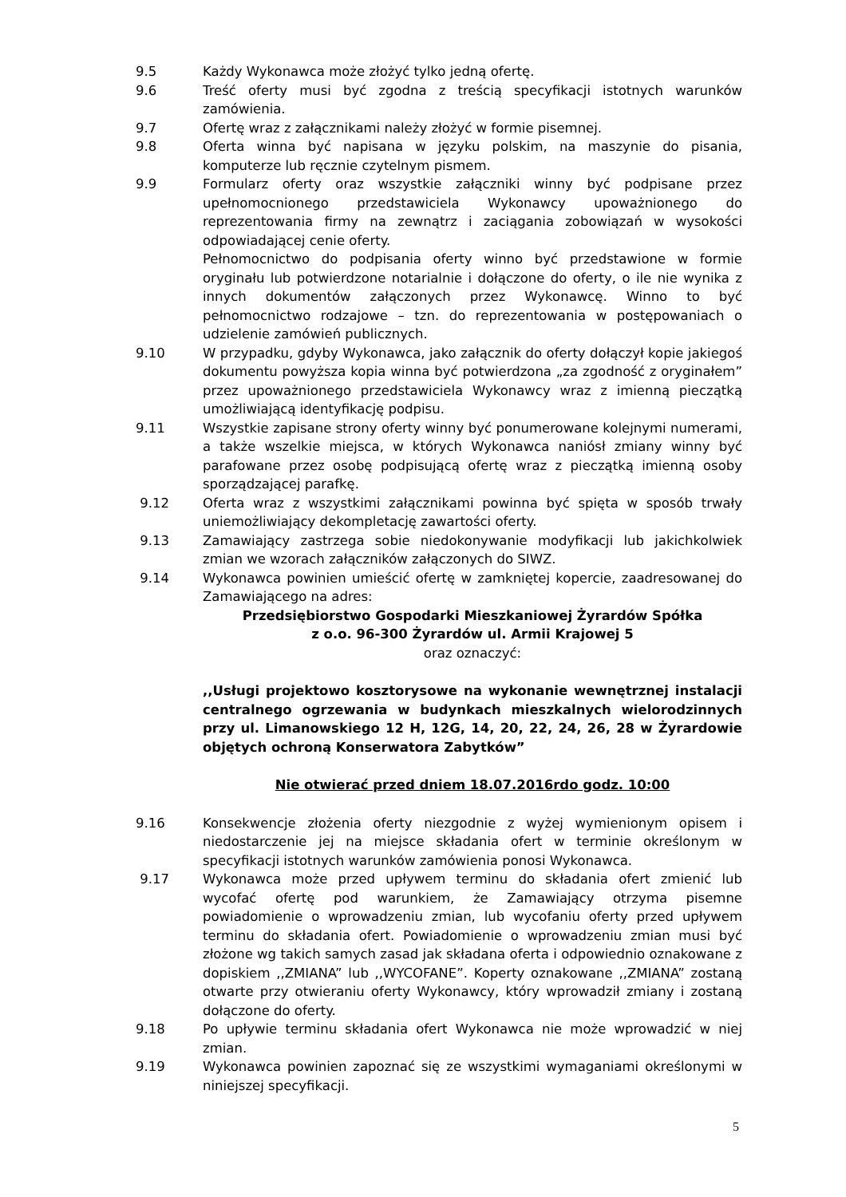9.5 Każdy Wykonawca może złożyć tylko jedną ofertę.
9.6 Treść oferty musi być zgodna z treścią specyfikacji istotnych warunków zamówienia.
9.7 Ofertę wraz z załącznikami należy złożyć w formie pisemnej.
9.8 Oferta winna być napisana w języku polskim, na maszynie do pisania, komputerze lub ręcznie czytelnym pismem.
9.9 Formularz oferty oraz wszystkie załączniki winny być podpisane przez upełnomocnionego przedstawiciela Wykonawcy upoważnionego do reprezentowania firmy na zewnątrz i zaciągania zobowiązań w wysokości odpowiadającej cenie oferty.
Pełnomocnictwo do podpisania oferty winno być przedstawione w formie oryginału lub potwierdzone notarialnie i dołączone do oferty, o ile nie wynika z innych dokumentów załączonych przez Wykonawcę. Winno to być pełnomocnictwo rodzajowe – tzn. do reprezentowania w postępowaniach o udzielenie zamówień publicznych.
9.10 W przypadku, gdyby Wykonawca, jako załącznik do oferty dołączył kopie jakiegoś dokumentu powyższa kopia winna być potwierdzona „za zgodność z oryginałem” przez upoważnionego przedstawiciela Wykonawcy wraz z imienną pieczątką umożliwiającą identyfikację podpisu.
9.11 Wszystkie zapisane strony oferty winny być ponumerowane kolejnymi numerami, a także wszelkie miejsca, w których Wykonawca naniósł zmiany winny być parafowane przez osobę podpisującą ofertę wraz z pieczątką imienną osoby sporządzającej parafkę.
9.12 Oferta wraz z wszystkimi załącznikami powinna być spięta w sposób trwały uniemożliwiający dekompletację zawartości oferty.
9.13 Zamawiający zastrzega sobie niedokonywanie modyfikacji lub jakichkolwiek zmian we wzorach załączników załączonych do SIWZ.
9.14 Wykonawca powinien umieścić ofertę w zamkniętej kopercie, zaadresowanej do Zamawiającego na adres:
Przedsiębiorstwo Gospodarki Mieszkaniowej Żyrardów Spółka
z o.o. 96-300 Żyrardów ul. Armii Krajowej 5
oraz oznaczyć:
,,Usługi projektowo kosztorysowe na wykonanie wewnętrznej instalacji centralnego ogrzewania w budynkach mieszkalnych wielorodzinnych przy ul. Limanowskiego 12 H, 12G, 14, 20, 22, 24, 26, 28 w Żyrardowie objętych ochroną Konserwatora Zabytków”
Nie otwierać przed dniem 18.07.2016rdo godz. 10:00
9.16 Konsekwencje złożenia oferty niezgodnie z wyżej wymienionym opisem i niedostarczenie jej na miejsce składania ofert w terminie określonym w specyfikacji istotnych warunków zamówienia ponosi Wykonawca.
9.17 Wykonawca może przed upływem terminu do składania ofert zmienić lub wycofać ofertę pod warunkiem, że Zamawiający otrzyma pisemne powiadomienie o wprowadzeniu zmian, lub wycofaniu oferty przed upływem terminu do składania ofert. Powiadomienie o wprowadzeniu zmian musi być złożone wg takich samych zasad jak składana oferta i odpowiednio oznakowane z dopiskiem ,,ZMIANA” lub ,,WYCOFANE”. Koperty oznakowane ,,ZMIANA” zostaną otwarte przy otwieraniu oferty Wykonawcy, który wprowadził zmiany i zostaną dołączone do oferty.
9.18 Po upływie terminu składania ofert Wykonawca nie może wprowadzić w niej zmian.
9.19 Wykonawca powinien zapoznać się ze wszystkimi wymaganiami określonymi w niniejszej specyfikacji.
5